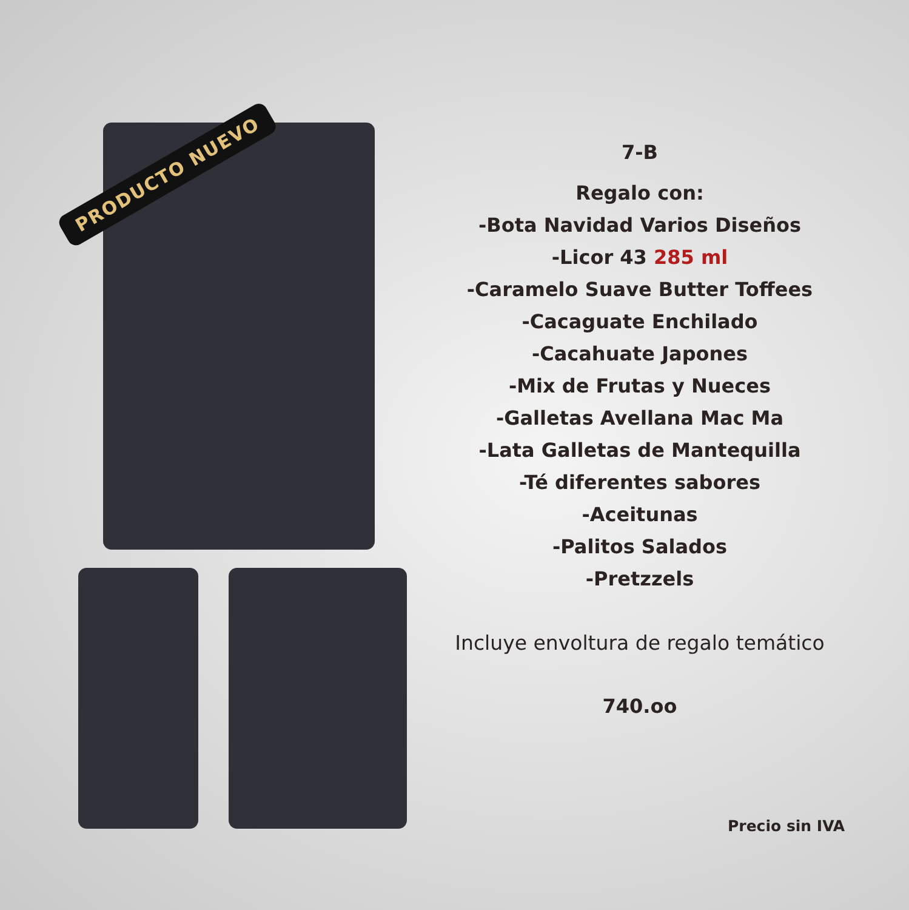PRODUCTO NUEVO
7-B
Regalo con:
-Bota Navidad Varios Diseños
-Licor 43 285 ml
-Caramelo Suave Butter Toffees
-Cacaguate Enchilado
-Cacahuate Japones
-Mix de Frutas y Nueces
-Galletas Avellana Mac Ma
-Lata Galletas de Mantequilla
-Té diferentes sabores
-Aceitunas
-Palitos Salados
-Pretzzels
Incluye envoltura de regalo temático
740.oo
Precio sin IVA